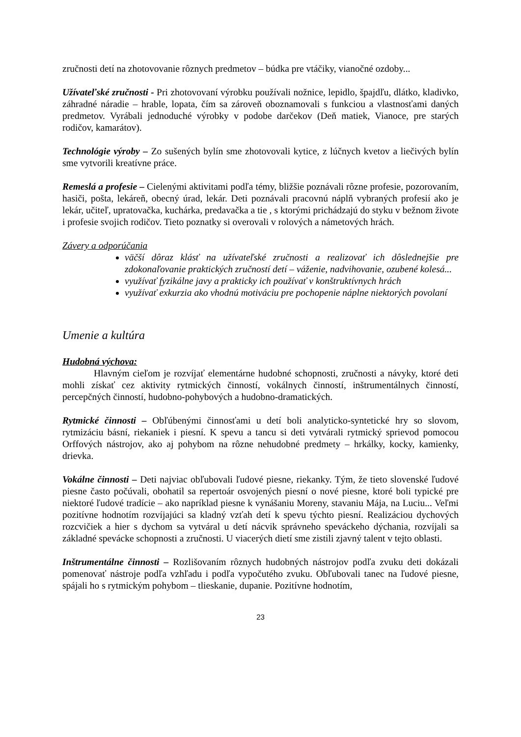zručnosti detí na zhotovovanie rôznych predmetov – búdka pre vtáčiky, vianočné ozdoby...
Užívateľské zručnosti - Pri zhotovovaní výrobku používali nožnice, lepidlo, špajdľu, dlátko, kladivko, záhradné náradie – hrable, lopata, čím sa zároveň oboznamovali s funkciou a vlastnosťami daných predmetov. Vyrábali jednoduché výrobky v podobe darčekov (Deň matiek, Vianoce, pre starých rodičov, kamarátov).
Technológie výroby – Zo sušených bylín sme zhotovovali kytice, z lúčnych kvetov a liečivých bylín sme vytvorili kreatívne práce.
Remeslá a profesie – Cielenými aktivitami podľa témy, bližšie poznávali rôzne profesie, pozorovaním, hasiči, pošta, lekáreň, obecný úrad, lekár. Deti poznávali pracovnú náplň vybraných profesií ako je lekár, učiteľ, upratovačka, kuchárka, predavačka a tie , s ktorými prichádzajú do styku v bežnom živote i profesie svojich rodičov. Tieto poznatky si overovali v rolových a námetových hrách.
Závery a odporúčania
väčší dôraz klásť na užívateľské zručnosti a realizovať ich dôslednejšie pre zdokonaľovanie praktických zručností detí – váženie, nadvihovanie, ozubené kolesá...
využívať fyzikálne javy a prakticky ich používať v konštruktívnych hrách
využívať exkurzia ako vhodnú motiváciu pre pochopenie náplne niektorých povolaní
Umenie a kultúra
Hudobná výchova:
Hlavným cieľom je rozvíjať elementárne hudobné schopnosti, zručnosti a návyky, ktoré deti mohli získať cez aktivity rytmických činností, vokálnych činností, inštrumentálnych činností, percepčných činností, hudobno-pohybových a hudobno-dramatických.
Rytmické činnosti – Obľúbenými činnosťami u detí boli analyticko-syntetické hry so slovom, rytmizáciu básní, riekaniek i piesní. K spevu a tancu si deti vytvárali rytmický sprievod pomocou Orffových nástrojov, ako aj pohybom na rôzne nehudobné predmety – hrkálky, kocky, kamienky, drievka.
Vokálne činnosti – Deti najviac obľubovali ľudové piesne, riekanky. Tým, že tieto slovenské ľudové piesne často počúvali, obohatil sa repertoár osvojených piesní o nové piesne, ktoré boli typické pre niektoré ľudové tradície – ako napríklad piesne k vynášaniu Moreny, stavaniu Mája, na Luciu... Veľmi pozitívne hodnotím rozvíjajúci sa kladný vzťah detí k spevu týchto piesní. Realizáciou dychových rozcvičiek a hier s dychom sa vytváral u detí nácvik správneho speváckeho dýchania, rozvíjali sa základné spevácke schopnosti a zručnosti. U viacerých dietí sme zistili zjavný talent v tejto oblasti.
Inštrumentálne činnosti – Rozlišovaním rôznych hudobných nástrojov podľa zvuku deti dokázali pomenovať nástroje podľa vzhľadu i podľa vypočutého zvuku. Obľubovali tanec na ľudové piesne, spájali ho s rytmickým pohybom – tlieskanie, dupanie. Pozitívne hodnotím,
23